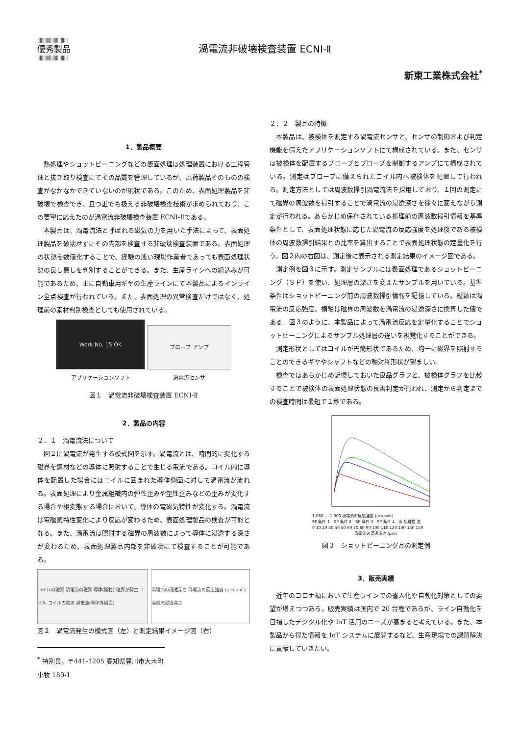||||||||||||||||||||||||||
優秀製品
||||||||||||||||||||||||||
渦電流非破壊検査装置 ECNI-Ⅱ
新東工業株式会社<sup>*</sup>
1．製品概要
熱処理やショットピーニングなどの表面処理は処理装置における工程管理と抜き取り検査にてその品質を管理しているが、出荷製品そのものの検査がなかなかできていないのが現状である。このため、表面処理製品を非破壊で検査でき、且つ誰でも扱える非破壊検査技術が求められており、この要望に応えたのが渦電流非破壊検査装置 ECNI-Ⅱである。
本製品は、渦電流法と呼ばれる磁気の力を用いた手法によって、表面処理製品を破壊せずにその内部を検査する非破壊検査装置である。表面処理の状態を数値化することで、経験の浅い現場作業者であっても表面処理状態の良し悪しを判別することができる。また、生産ラインへの組込みが可能であるため、主に自動車用ギヤの生産ラインにて本製品によるインライン全点検査が行われている。また、表面処理の異常検査だけではなく、処理前の素材判別検査としても使用されている。
Work No. 15 OK
アプリケーションソフト
プローブ アンプ
渦電流センサ
図１　渦電流非破壊検査装置 ECNI-Ⅱ
2．製品の内容
２．１　渦電流法について
図２に渦電流が発生する模式図を示す。渦電流とは、時間的に変化する磁界を鋼材などの導体に照射することで生じる電流である。コイル内に導体を配置した場合にはコイルに囲まれた導体側面に対して渦電流が流れる。表面処理により金属組織内の弾性歪みや塑性歪みなどの歪みが変化する場合や相変態する場合において、導体の電磁気特性が変化する。渦電流は電磁気特性変化により反応が変わるため、表面処理製品の検査が可能となる。また、渦電流は照射する磁界の周波数によって導体に浸透する深さが変わるため、表面処理製品内部を非破壊にて検査することが可能である。
コイルの磁界 渦電流の磁界 導体(鋼材) 磁界が発生 コイル コイルの電流 渦電流(導体外周面)
渦電流の浸透深さ 渦電流の反応強度 (arb.unit) 渦電流浸透深さ
図２　渦電流発生の模式図（左）と測定結果イメージ図（右）
<sup>*</sup> 特別員，〒441-1205 愛知県豊川市大木町小牧 180-1
２．２　製品の特徴
本製品は、被検体を測定する渦電流センサと、センサの制御および判定機能を備えたアプリケーションソフトにて構成されている。また、センサは被検体を配置するプローブとプローブを制御するアンプにて構成されている。測定はプローブに備えられたコイル内へ被検体を配置して行われる。測定方法としては周波数掃引渦電流法を採用しており、１回の測定にて磁界の周波数を掃引することで渦電流の浸透深さを徐々に変えながら測定が行われる。あらかじめ保存されている処理前の周波数掃引情報を基準条件として、表面処理状態に応じた渦電流の反応強度を処理後である被検体の周波数掃引結果との比率を算出することで表面処理状態の定量化を行う。図２内の右図は、測定後に表示される測定結果のイメージ図である。
測定例を図３に示す。測定サンプルには表面処理であるショットピーニング（ＳＰ）を使い、処理層の深さを変えたサンプルを用いている。基準条件はショットピーニング前の周波数掃引情報を記憶している。縦軸は渦電流の反応強度、横軸は磁界の周波数を渦電流の浸透深さに換算した値である。図３のように、本製品によって渦電流反応を定量化することでショットピーニングによるサンプル処理層の違いを視覚化することができる。
測定形状としてはコイルが円筒形状であるため、均一に磁界を照射することのできるギヤやシャフトなどの軸対称形状が望ましい。
検査ではあらかじめ記憶しておいた良品グラフと、被検体グラフを比較することで被検体の表面処理状態の良否判定が行われ、測定から判定までの検査時間は最短で１秒である。
1.060 … 1.000 渦電流の反応強度 (arb.unit)
SP 条件 1　SP 条件 2　SP 条件 3　SP 条件 4　深 処理層 浅
0 10 20 30 40 50 60 70 80 90 100 110 120 130 140 150
渦電流の浸透深さ (μm)
図３　ショットピーニング品の測定例
3．販売実績
近年のコロナ禍において生産ラインでの省人化や自動化対策としての要望が増えつつある。販売実績は国内で 20 台程であるが、ライン自動化を目指したデジタル化や IoT 活用のニーズが高まると考えている。また、本製品から得た情報を IoT システムに展開するなど、生産現場での課題解決に貢献していきたい。